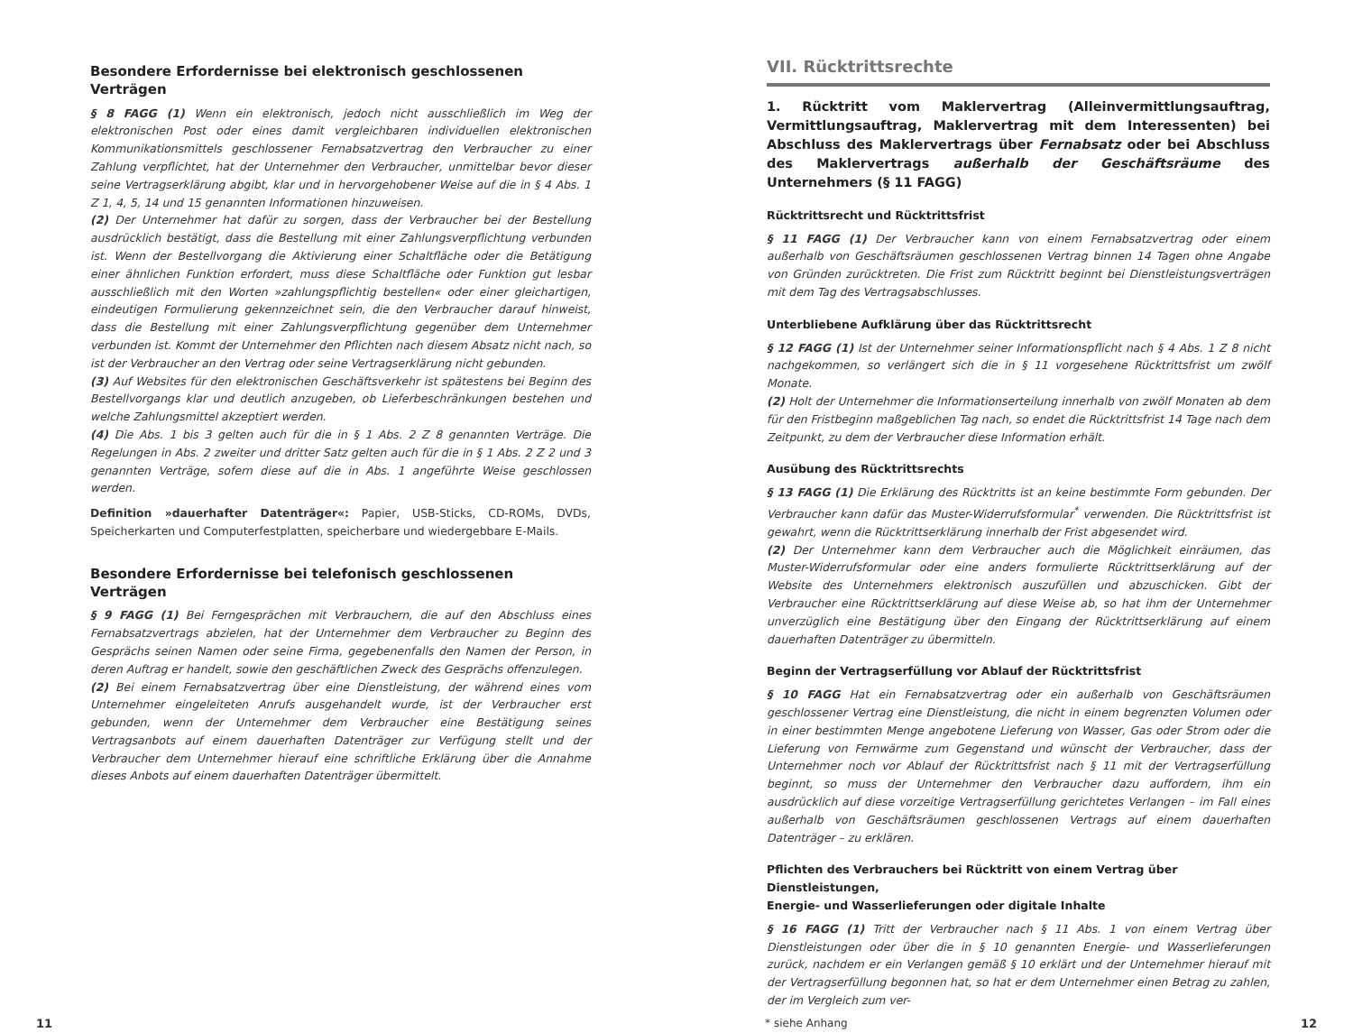Besondere Erfordernisse bei elektronisch geschlossenen Verträgen
§ 8 FAGG (1) Wenn ein elektronisch, jedoch nicht ausschließlich im Weg der elektronischen Post oder eines damit vergleichbaren individuellen elektronischen Kommunikationsmittels geschlossener Fernabsatzvertrag den Verbraucher zu einer Zahlung verpflichtet, hat der Unternehmer den Verbraucher, unmittelbar bevor dieser seine Vertragserklärung abgibt, klar und in hervorgehobener Weise auf die in § 4 Abs. 1 Z 1, 4, 5, 14 und 15 genannten Informationen hinzuweisen.
(2) Der Unternehmer hat dafür zu sorgen, dass der Verbraucher bei der Bestellung ausdrücklich bestätigt, dass die Bestellung mit einer Zahlungsverpflichtung verbunden ist. Wenn der Bestellvorgang die Aktivierung einer Schaltfläche oder die Betätigung einer ähnlichen Funktion erfordert, muss diese Schaltfläche oder Funktion gut lesbar ausschließlich mit den Worten »zahlungspflichtig bestellen« oder einer gleichartigen, eindeutigen Formulierung gekennzeichnet sein, die den Verbraucher darauf hinweist, dass die Bestellung mit einer Zahlungsverpflichtung gegenüber dem Unternehmer verbunden ist. Kommt der Unternehmer den Pflichten nach diesem Absatz nicht nach, so ist der Verbraucher an den Vertrag oder seine Vertragserklärung nicht gebunden.
(3) Auf Websites für den elektronischen Geschäftsverkehr ist spätestens bei Beginn des Bestellvorgangs klar und deutlich anzugeben, ob Lieferbeschränkungen bestehen und welche Zahlungsmittel akzeptiert werden.
(4) Die Abs. 1 bis 3 gelten auch für die in § 1 Abs. 2 Z 8 genannten Verträge. Die Regelungen in Abs. 2 zweiter und dritter Satz gelten auch für die in § 1 Abs. 2 Z 2 und 3 genannten Verträge, sofern diese auf die in Abs. 1 angeführte Weise geschlossen werden.
Definition »dauerhafter Datenträger«: Papier, USB-Sticks, CD-ROMs, DVDs, Speicherkarten und Computerfestplatten, speicherbare und wiedergebbare E-Mails.
Besondere Erfordernisse bei telefonisch geschlossenen Verträgen
§ 9 FAGG (1) Bei Ferngesprächen mit Verbrauchern, die auf den Abschluss eines Fernabsatzvertrags abzielen, hat der Unternehmer dem Verbraucher zu Beginn des Gesprächs seinen Namen oder seine Firma, gegebenenfalls den Namen der Person, in deren Auftrag er handelt, sowie den geschäftlichen Zweck des Gesprächs offenzulegen.
(2) Bei einem Fernabsatzvertrag über eine Dienstleistung, der während eines vom Unternehmer eingeleiteten Anrufs ausgehandelt wurde, ist der Verbraucher erst gebunden, wenn der Unternehmer dem Verbraucher eine Bestätigung seines Vertragsanbots auf einem dauerhaften Datenträger zur Verfügung stellt und der Verbraucher dem Unternehmer hierauf eine schriftliche Erklärung über die Annahme dieses Anbots auf einem dauerhaften Datenträger übermittelt.
VII. Rücktrittsrechte
1. Rücktritt vom Maklervertrag (Alleinvermittlungsauftrag, Vermittlungsauftrag, Maklervertrag mit dem Interessenten) bei Abschluss des Maklervertrags über Fernabsatz oder bei Abschluss des Maklervertrags außerhalb der Geschäftsräume des Unternehmers (§ 11 FAGG)
Rücktrittsrecht und Rücktrittsfrist
§ 11 FAGG (1) Der Verbraucher kann von einem Fernabsatzvertrag oder einem außerhalb von Geschäftsräumen geschlossenen Vertrag binnen 14 Tagen ohne Angabe von Gründen zurücktreten. Die Frist zum Rücktritt beginnt bei Dienstleistungsverträgen mit dem Tag des Vertragsabschlusses.
Unterbliebene Aufklärung über das Rücktrittsrecht
§ 12 FAGG (1) Ist der Unternehmer seiner Informationspflicht nach § 4 Abs. 1 Z 8 nicht nachgekommen, so verlängert sich die in § 11 vorgesehene Rücktrittsfrist um zwölf Monate.
(2) Holt der Unternehmer die Informationserteilung innerhalb von zwölf Monaten ab dem für den Fristbeginn maßgeblichen Tag nach, so endet die Rücktrittsfrist 14 Tage nach dem Zeitpunkt, zu dem der Verbraucher diese Information erhält.
Ausübung des Rücktrittsrechts
§ 13 FAGG (1) Die Erklärung des Rücktritts ist an keine bestimmte Form gebunden. Der Verbraucher kann dafür das Muster-Widerrufsformular<sup>*</sup> verwenden. Die Rücktrittsfrist ist gewahrt, wenn die Rücktrittserklärung innerhalb der Frist abgesendet wird.
(2) Der Unternehmer kann dem Verbraucher auch die Möglichkeit einräumen, das Muster-Widerrufsformular oder eine anders formulierte Rücktrittserklärung auf der Website des Unternehmers elektronisch auszufüllen und abzuschicken. Gibt der Verbraucher eine Rücktrittserklärung auf diese Weise ab, so hat ihm der Unternehmer unverzüglich eine Bestätigung über den Eingang der Rücktrittserklärung auf einem dauerhaften Datenträger zu übermitteln.
Beginn der Vertragserfüllung vor Ablauf der Rücktrittsfrist
§ 10 FAGG Hat ein Fernabsatzvertrag oder ein außerhalb von Geschäftsräumen geschlossener Vertrag eine Dienstleistung, die nicht in einem begrenzten Volumen oder in einer bestimmten Menge angebotene Lieferung von Wasser, Gas oder Strom oder die Lieferung von Fernwärme zum Gegenstand und wünscht der Verbraucher, dass der Unternehmer noch vor Ablauf der Rücktrittsfrist nach § 11 mit der Vertragserfüllung beginnt, so muss der Unternehmer den Verbraucher dazu auffordern, ihm ein ausdrücklich auf diese vorzeitige Vertragserfüllung gerichtetes Verlangen – im Fall eines außerhalb von Geschäftsräumen geschlossenen Vertrags auf einem dauerhaften Datenträger – zu erklären.
Pflichten des Verbrauchers bei Rücktritt von einem Vertrag über Dienstleistungen,
Energie- und Wasserlieferungen oder digitale Inhalte
§ 16 FAGG (1) Tritt der Verbraucher nach § 11 Abs. 1 von einem Vertrag über Dienstleistungen oder über die in § 10 genannten Energie- und Wasserlieferungen zurück, nachdem er ein Verlangen gemäß § 10 erklärt und der Unternehmer hierauf mit der Vertragserfüllung begonnen hat, so hat er dem Unternehmer einen Betrag zu zahlen, der im Vergleich zum ver-
11 * siehe Anhang 12